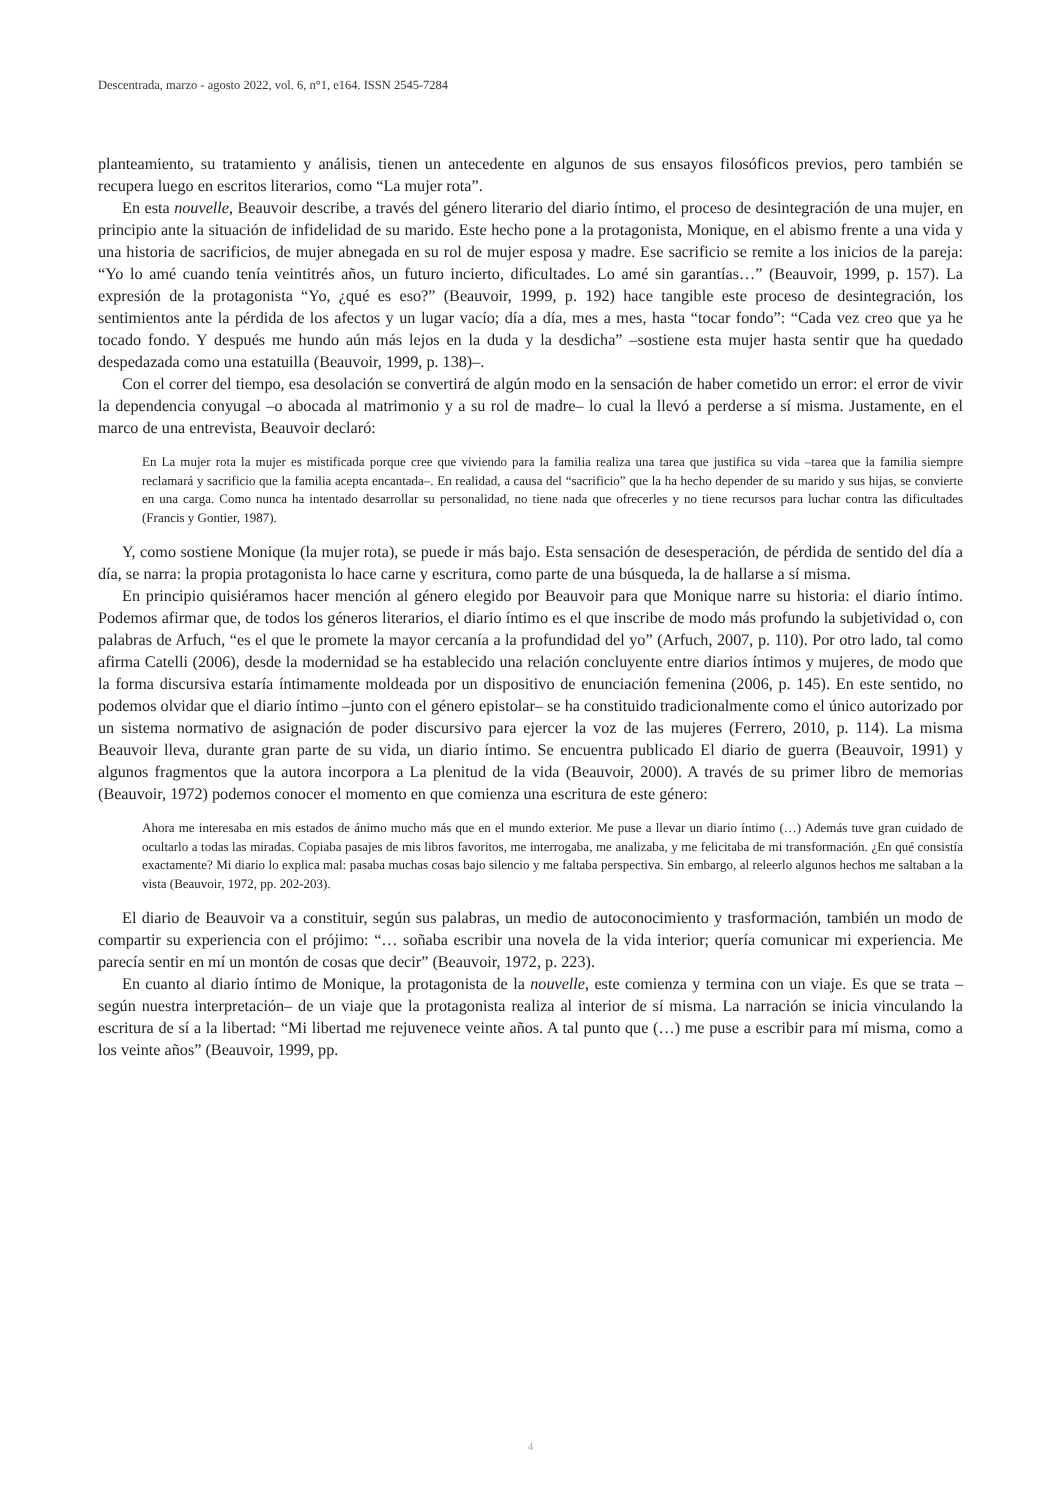Descentrada, marzo - agosto 2022, vol. 6, n°1, e164. ISSN 2545-7284
planteamiento, su tratamiento y análisis, tienen un antecedente en algunos de sus ensayos filosóficos previos, pero también se recupera luego en escritos literarios, como “La mujer rota”.
En esta nouvelle, Beauvoir describe, a través del género literario del diario íntimo, el proceso de desintegración de una mujer, en principio ante la situación de infidelidad de su marido. Este hecho pone a la protagonista, Monique, en el abismo frente a una vida y una historia de sacrificios, de mujer abnegada en su rol de mujer esposa y madre. Ese sacrificio se remite a los inicios de la pareja: “Yo lo amé cuando tenía veintitrés años, un futuro incierto, dificultades. Lo amé sin garantías…” (Beauvoir, 1999, p. 157). La expresión de la protagonista “Yo, ¿qué es eso?” (Beauvoir, 1999, p. 192) hace tangible este proceso de desintegración, los sentimientos ante la pérdida de los afectos y un lugar vacío; día a día, mes a mes, hasta “tocar fondo”: “Cada vez creo que ya he tocado fondo. Y después me hundo aún más lejos en la duda y la desdicha” –sostiene esta mujer hasta sentir que ha quedado despedazada como una estatuilla (Beauvoir, 1999, p. 138)–.
Con el correr del tiempo, esa desolación se convertirá de algún modo en la sensación de haber cometido un error: el error de vivir la dependencia conyugal –o abocada al matrimonio y a su rol de madre– lo cual la llevó a perderse a sí misma. Justamente, en el marco de una entrevista, Beauvoir declaró:
En La mujer rota la mujer es mistificada porque cree que viviendo para la familia realiza una tarea que justifica su vida –tarea que la familia siempre reclamará y sacrificio que la familia acepta encantada–. En realidad, a causa del “sacrificio” que la ha hecho depender de su marido y sus hijas, se convierte en una carga. Como nunca ha intentado desarrollar su personalidad, no tiene nada que ofrecerles y no tiene recursos para luchar contra las dificultades (Francis y Gontier, 1987).
Y, como sostiene Monique (la mujer rota), se puede ir más bajo. Esta sensación de desesperación, de pérdida de sentido del día a día, se narra: la propia protagonista lo hace carne y escritura, como parte de una búsqueda, la de hallarse a sí misma.
En principio quisiéramos hacer mención al género elegido por Beauvoir para que Monique narre su historia: el diario íntimo. Podemos afirmar que, de todos los géneros literarios, el diario íntimo es el que inscribe de modo más profundo la subjetividad o, con palabras de Arfuch, “es el que le promete la mayor cercanía a la profundidad del yo” (Arfuch, 2007, p. 110). Por otro lado, tal como afirma Catelli (2006), desde la modernidad se ha establecido una relación concluyente entre diarios íntimos y mujeres, de modo que la forma discursiva estaría íntimamente moldeada por un dispositivo de enunciación femenina (2006, p. 145). En este sentido, no podemos olvidar que el diario íntimo –junto con el género epistolar– se ha constituido tradicionalmente como el único autorizado por un sistema normativo de asignación de poder discursivo para ejercer la voz de las mujeres (Ferrero, 2010, p. 114). La misma Beauvoir lleva, durante gran parte de su vida, un diario íntimo. Se encuentra publicado El diario de guerra (Beauvoir, 1991) y algunos fragmentos que la autora incorpora a La plenitud de la vida (Beauvoir, 2000). A través de su primer libro de memorias (Beauvoir, 1972) podemos conocer el momento en que comienza una escritura de este género:
Ahora me interesaba en mis estados de ánimo mucho más que en el mundo exterior. Me puse a llevar un diario íntimo (…) Además tuve gran cuidado de ocultarlo a todas las miradas. Copiaba pasajes de mis libros favoritos, me interrogaba, me analizaba, y me felicitaba de mi transformación. ¿En qué consistía exactamente? Mi diario lo explica mal: pasaba muchas cosas bajo silencio y me faltaba perspectiva. Sin embargo, al releerlo algunos hechos me saltaban a la vista (Beauvoir, 1972, pp. 202-203).
El diario de Beauvoir va a constituir, según sus palabras, un medio de autoconocimiento y trasformación, también un modo de compartir su experiencia con el prójimo: “… soñaba escribir una novela de la vida interior; quería comunicar mi experiencia. Me parecía sentir en mí un montón de cosas que decir” (Beauvoir, 1972, p. 223).
En cuanto al diario íntimo de Monique, la protagonista de la nouvelle, este comienza y termina con un viaje. Es que se trata –según nuestra interpretación– de un viaje que la protagonista realiza al interior de sí misma. La narración se inicia vinculando la escritura de sí a la libertad: “Mi libertad me rejuvenece veinte años. A tal punto que (…) me puse a escribir para mí misma, como a los veinte años” (Beauvoir, 1999, pp.
4